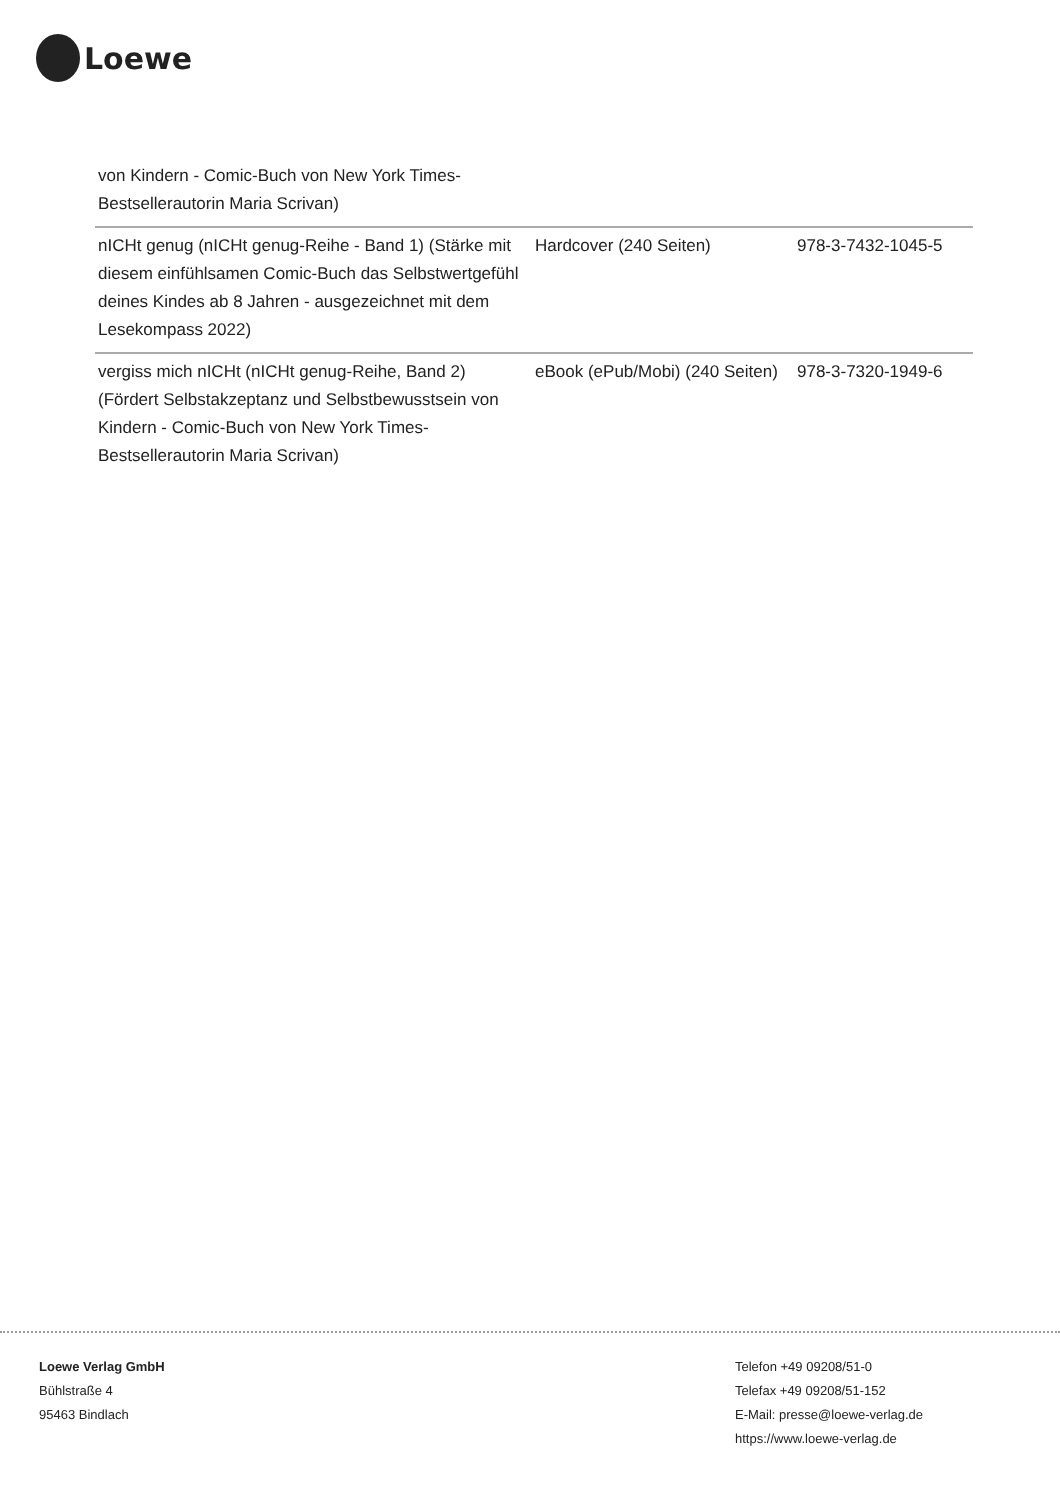Loewe
| von Kindern - Comic-Buch von New York Times-Bestsellerautorin Maria Scrivan) | | |
| nICHt genug (nICHt genug-Reihe - Band 1) (Stärke mit diesem einfühlsamen Comic-Buch das Selbstwertgefühl deines Kindes ab 8 Jahren - ausgezeichnet mit dem Lesekompass 2022) | Hardcover (240 Seiten) | 978-3-7432-1045-5 |
| vergiss mich nICHt (nICHt genug-Reihe, Band 2) (Fördert Selbstakzeptanz und Selbstbewusstsein von Kindern - Comic-Buch von New York Times-Bestsellerautorin Maria Scrivan) | eBook (ePub/Mobi) (240 Seiten) | 978-3-7320-1949-6 |
Loewe Verlag GmbH
Bühlstraße 4
95463 Bindlach
Telefon +49 09208/51-0
Telefax +49 09208/51-152
E-Mail: presse@loewe-verlag.de
https://www.loewe-verlag.de